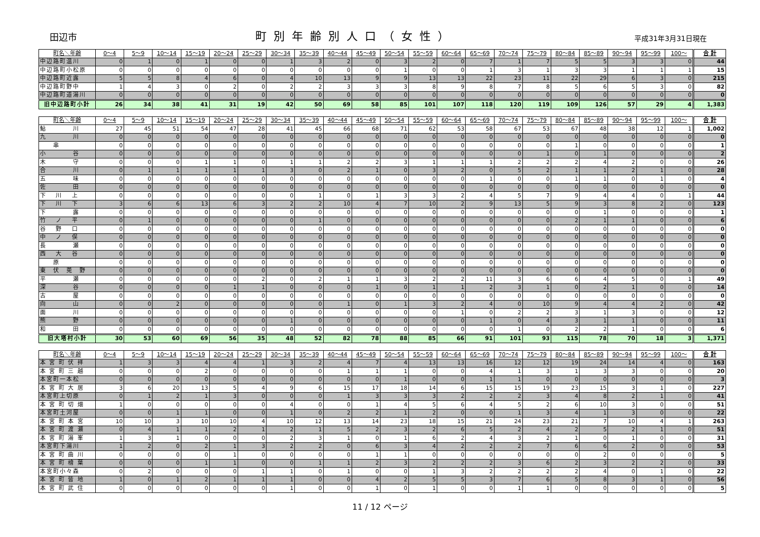田辺市 町別年齢別人口（女性） 平成31年3月31日現在
| 町名＼年齢 | 0～4 | 5～9 | 10～14 | 15～19 | 20～24 | 25～29 | 30～34 | 35～39 | 40～44 | 45～49 | 50～54 | 55～59 | 60～64 | 65～69 | 70～74 | 75～79 | 80～84 | 85～89 | 90～94 | 95～99 | 100～ | 合 計 |
| --- | --- | --- | --- | --- | --- | --- | --- | --- | --- | --- | --- | --- | --- | --- | --- | --- | --- | --- | --- | --- | --- | --- |
| 中辺路町温川 | 0 | 1 | 0 | 1 | 0 | 0 | 1 | 3 | 2 | 0 | 3 | 2 | 0 | 7 | 1 | 7 | 5 | 5 | 3 | 3 | 0 | 44 |
| 中辺路町小松原 | 0 | 0 | 0 | 0 | 0 | 0 | 0 | 0 | 0 | 0 | 1 | 0 | 0 | 1 | 3 | 1 | 3 | 3 | 1 | 1 | 1 | 15 |
| 中辺路町近露 | 5 | 5 | 8 | 4 | 6 | 0 | 4 | 10 | 13 | 9 | 9 | 13 | 13 | 22 | 23 | 11 | 22 | 29 | 6 | 3 | 0 | 215 |
| 中辺路町野中 | 1 | 4 | 3 | 0 | 2 | 0 | 2 | 2 | 3 | 3 | 3 | 8 | 9 | 8 | 7 | 8 | 5 | 6 | 5 | 3 | 0 | 82 |
| 中辺路町道湯川 | 0 | 0 | 0 | 0 | 0 | 0 | 0 | 0 | 0 | 0 | 0 | 0 | 0 | 0 | 0 | 0 | 0 | 0 | 0 | 0 | 0 | 0 |
| 旧中辺路町小計 | 26 | 34 | 38 | 41 | 31 | 19 | 42 | 50 | 69 | 58 | 85 | 101 | 107 | 118 | 120 | 119 | 109 | 126 | 57 | 29 | 4 | 1,383 |
| 町名＼年齢 | 0～4 | 5～9 | 10～14 | 15～19 | 20～24 | 25～29 | 30～34 | 35～39 | 40～44 | 45～49 | 50～54 | 55～59 | 60～64 | 65～69 | 70～74 | 75～79 | 80～84 | 85～89 | 90～94 | 95～99 | 100～ | 合 計 |
| --- | --- | --- | --- | --- | --- | --- | --- | --- | --- | --- | --- | --- | --- | --- | --- | --- | --- | --- | --- | --- | --- | --- |
| 鮎 川 | 27 | 45 | 51 | 54 | 47 | 28 | 41 | 45 | 66 | 68 | 71 | 62 | 53 | 58 | 67 | 53 | 67 | 48 | 38 | 12 | 1 | 1,002 |
| 九 川 | 0 | 0 | 0 | 0 | 0 | 0 | 0 | 0 | 0 | 0 | 0 | 0 | 0 | 0 | 0 | 0 | 0 | 0 | 0 | 0 | 0 | 0 |
| 串 | 0 | 0 | 0 | 0 | 0 | 0 | 0 | 0 | 0 | 0 | 0 | 0 | 0 | 0 | 0 | 0 | 1 | 0 | 0 | 0 | 0 | 1 |
| 小 谷 | 0 | 0 | 0 | 0 | 0 | 0 | 0 | 0 | 0 | 0 | 0 | 0 | 0 | 0 | 0 | 1 | 0 | 1 | 0 | 0 | 0 | 2 |
| 木 守 | 0 | 0 | 0 | 1 | 1 | 0 | 1 | 1 | 2 | 2 | 3 | 1 | 1 | 1 | 2 | 2 | 2 | 4 | 2 | 0 | 0 | 26 |
| 合 川 | 0 | 1 | 1 | 1 | 1 | 1 | 3 | 0 | 2 | 1 | 0 | 3 | 2 | 0 | 5 | 2 | 1 | 1 | 2 | 1 | 0 | 28 |
| 五 味 | 0 | 0 | 0 | 0 | 0 | 0 | 0 | 0 | 0 | 0 | 0 | 0 | 0 | 1 | 0 | 0 | 1 | 1 | 0 | 1 | 0 | 4 |
| 佐 田 | 0 | 0 | 0 | 0 | 0 | 0 | 0 | 0 | 0 | 0 | 0 | 0 | 0 | 0 | 0 | 0 | 0 | 0 | 0 | 0 | 0 | 0 |
| 下 川 上 | 0 | 0 | 0 | 0 | 0 | 0 | 0 | 1 | 0 | 1 | 3 | 3 | 2 | 4 | 5 | 7 | 9 | 4 | 4 | 0 | 1 | 44 |
| 下 川 下 | 3 | 6 | 6 | 13 | 6 | 3 | 2 | 2 | 10 | 4 | 7 | 10 | 2 | 9 | 13 | 5 | 9 | 3 | 8 | 2 | 0 | 123 |
| 下 露 | 0 | 0 | 0 | 0 | 0 | 0 | 0 | 0 | 0 | 0 | 0 | 0 | 0 | 0 | 0 | 0 | 0 | 1 | 0 | 0 | 0 | 1 |
| 竹 ノ 平 | 0 | 1 | 0 | 0 | 0 | 0 | 0 | 1 | 0 | 0 | 0 | 0 | 0 | 0 | 0 | 0 | 2 | 1 | 1 | 0 | 0 | 6 |
| 谷 野 口 | 0 | 0 | 0 | 0 | 0 | 0 | 0 | 0 | 0 | 0 | 0 | 0 | 0 | 0 | 0 | 0 | 0 | 0 | 0 | 0 | 0 | 0 |
| 中 ノ 俣 | 0 | 0 | 0 | 0 | 0 | 0 | 0 | 0 | 0 | 0 | 0 | 0 | 0 | 0 | 0 | 0 | 0 | 0 | 0 | 0 | 0 | 0 |
| 長 瀬 | 0 | 0 | 0 | 0 | 0 | 0 | 0 | 0 | 0 | 0 | 0 | 0 | 0 | 0 | 0 | 0 | 0 | 0 | 0 | 0 | 0 | 0 |
| 西 大 谷 | 0 | 0 | 0 | 0 | 0 | 0 | 0 | 0 | 0 | 0 | 0 | 0 | 0 | 0 | 0 | 0 | 0 | 0 | 0 | 0 | 0 | 0 |
| 原 | 0 | 0 | 0 | 0 | 0 | 0 | 0 | 0 | 0 | 0 | 0 | 0 | 0 | 0 | 0 | 0 | 0 | 0 | 0 | 0 | 0 | 0 |
| 東 伏 莵 野 | 0 | 0 | 0 | 0 | 0 | 0 | 0 | 0 | 0 | 0 | 0 | 0 | 0 | 0 | 0 | 0 | 0 | 0 | 0 | 0 | 0 | 0 |
| 平 瀬 | 0 | 0 | 0 | 0 | 0 | 2 | 0 | 2 | 1 | 1 | 3 | 2 | 2 | 11 | 3 | 6 | 6 | 4 | 5 | 0 | 1 | 49 |
| 深 谷 | 0 | 0 | 0 | 0 | 1 | 1 | 0 | 0 | 0 | 1 | 0 | 1 | 1 | 2 | 3 | 1 | 0 | 2 | 1 | 0 | 0 | 14 |
| 古 屋 | 0 | 0 | 0 | 0 | 0 | 0 | 0 | 0 | 0 | 0 | 0 | 0 | 0 | 0 | 0 | 0 | 0 | 0 | 0 | 0 | 0 | 0 |
| 向 山 | 0 | 0 | 2 | 0 | 0 | 0 | 0 | 0 | 1 | 0 | 1 | 3 | 2 | 4 | 0 | 10 | 9 | 4 | 4 | 2 | 0 | 42 |
| 面 川 | 0 | 0 | 0 | 0 | 0 | 0 | 0 | 0 | 0 | 0 | 0 | 0 | 1 | 0 | 2 | 2 | 3 | 1 | 3 | 0 | 0 | 12 |
| 熊 野 | 0 | 0 | 0 | 0 | 0 | 0 | 1 | 0 | 0 | 0 | 0 | 0 | 0 | 1 | 0 | 4 | 3 | 1 | 1 | 0 | 0 | 11 |
| 和 田 | 0 | 0 | 0 | 0 | 0 | 0 | 0 | 0 | 0 | 0 | 0 | 0 | 0 | 0 | 1 | 0 | 2 | 2 | 1 | 0 | 0 | 6 |
| 旧大塔村小計 | 30 | 53 | 60 | 69 | 56 | 35 | 48 | 52 | 82 | 78 | 88 | 85 | 66 | 91 | 101 | 93 | 115 | 78 | 70 | 18 | 3 | 1,371 |
| 町名＼年齢 | 0～4 | 5～9 | 10～14 | 15～19 | 20～24 | 25～29 | 30～34 | 35～39 | 40～44 | 45～49 | 50～54 | 55～59 | 60～64 | 65～69 | 70～74 | 75～79 | 80～84 | 85～89 | 90～94 | 95～99 | 100～ | 合 計 |
| --- | --- | --- | --- | --- | --- | --- | --- | --- | --- | --- | --- | --- | --- | --- | --- | --- | --- | --- | --- | --- | --- | --- |
| 本 宮 町 伏 拝 | 1 | 3 | 3 | 4 | 4 | 1 | 3 | 2 | 4 | 7 | 4 | 13 | 13 | 16 | 12 | 12 | 19 | 24 | 14 | 4 | 0 | 163 |
| 本 宮 町 三 越 | 0 | 0 | 0 | 2 | 0 | 0 | 0 | 0 | 1 | 1 | 1 | 0 | 0 | 4 | 1 | 3 | 1 | 3 | 3 | 0 | 0 | 20 |
| 本宮町一本松 | 0 | 0 | 0 | 0 | 0 | 0 | 0 | 0 | 0 | 0 | 1 | 0 | 0 | 1 | 1 | 0 | 0 | 0 | 0 | 0 | 0 | 3 |
| 本 宮 町 大 居 | 3 | 6 | 20 | 13 | 5 | 4 | 9 | 6 | 15 | 17 | 18 | 14 | 6 | 15 | 15 | 19 | 23 | 15 | 3 | 1 | 0 | 227 |
| 本宮町上切原 | 0 | 1 | 2 | 1 | 3 | 0 | 0 | 0 | 1 | 3 | 3 | 3 | 2 | 2 | 2 | 3 | 4 | 8 | 2 | 1 | 0 | 41 |
| 本 宮 町 切 畑 | 1 | 0 | 0 | 0 | 0 | 0 | 4 | 0 | 0 | 1 | 4 | 5 | 6 | 4 | 5 | 2 | 6 | 10 | 3 | 0 | 0 | 51 |
| 本宮町土河屋 | 0 | 0 | 1 | 1 | 0 | 0 | 1 | 0 | 2 | 2 | 1 | 2 | 0 | 0 | 1 | 3 | 4 | 1 | 3 | 0 | 0 | 22 |
| 本 宮 町 本 宮 | 10 | 10 | 3 | 10 | 10 | 4 | 10 | 12 | 13 | 14 | 23 | 18 | 15 | 21 | 24 | 23 | 21 | 7 | 10 | 4 | 1 | 263 |
| 本 宮 町 渡 瀬 | 0 | 4 | 1 | 1 | 2 | 1 | 2 | 1 | 5 | 2 | 3 | 2 | 6 | 5 | 2 | 4 | 2 | 5 | 2 | 1 | 0 | 51 |
| 本 宮 町 湯 峯 | 1 | 3 | 1 | 0 | 0 | 0 | 2 | 3 | 1 | 0 | 1 | 6 | 2 | 4 | 3 | 2 | 1 | 0 | 1 | 0 | 0 | 31 |
| 本宮町下湯川 | 1 | 2 | 0 | 2 | 1 | 3 | 2 | 2 | 0 | 6 | 3 | 4 | 2 | 2 | 2 | 7 | 6 | 6 | 2 | 0 | 0 | 53 |
| 本 宮 町 曲 川 | 0 | 0 | 0 | 0 | 1 | 0 | 0 | 0 | 0 | 1 | 1 | 0 | 0 | 0 | 0 | 0 | 0 | 2 | 0 | 0 | 0 | 5 |
| 本 宮 町 檜 葉 | 0 | 0 | 0 | 1 | 1 | 0 | 0 | 1 | 1 | 2 | 3 | 2 | 2 | 2 | 3 | 6 | 2 | 3 | 2 | 2 | 0 | 33 |
| 本宮町小々森 | 0 | 2 | 0 | 0 | 0 | 1 | 1 | 0 | 1 | 0 | 0 | 1 | 3 | 2 | 2 | 2 | 2 | 4 | 0 | 1 | 0 | 22 |
| 本 宮 町 皆 地 | 1 | 0 | 1 | 2 | 1 | 1 | 1 | 0 | 0 | 4 | 2 | 5 | 5 | 3 | 7 | 6 | 5 | 8 | 3 | 1 | 0 | 56 |
| 本 宮 町 武 住 | 0 | 0 | 0 | 0 | 0 | 0 | 1 | 0 | 0 | 1 | 0 | 1 | 0 | 0 | 1 | 1 | 0 | 0 | 0 | 0 | 0 | 5 |
11 / 12 ページ